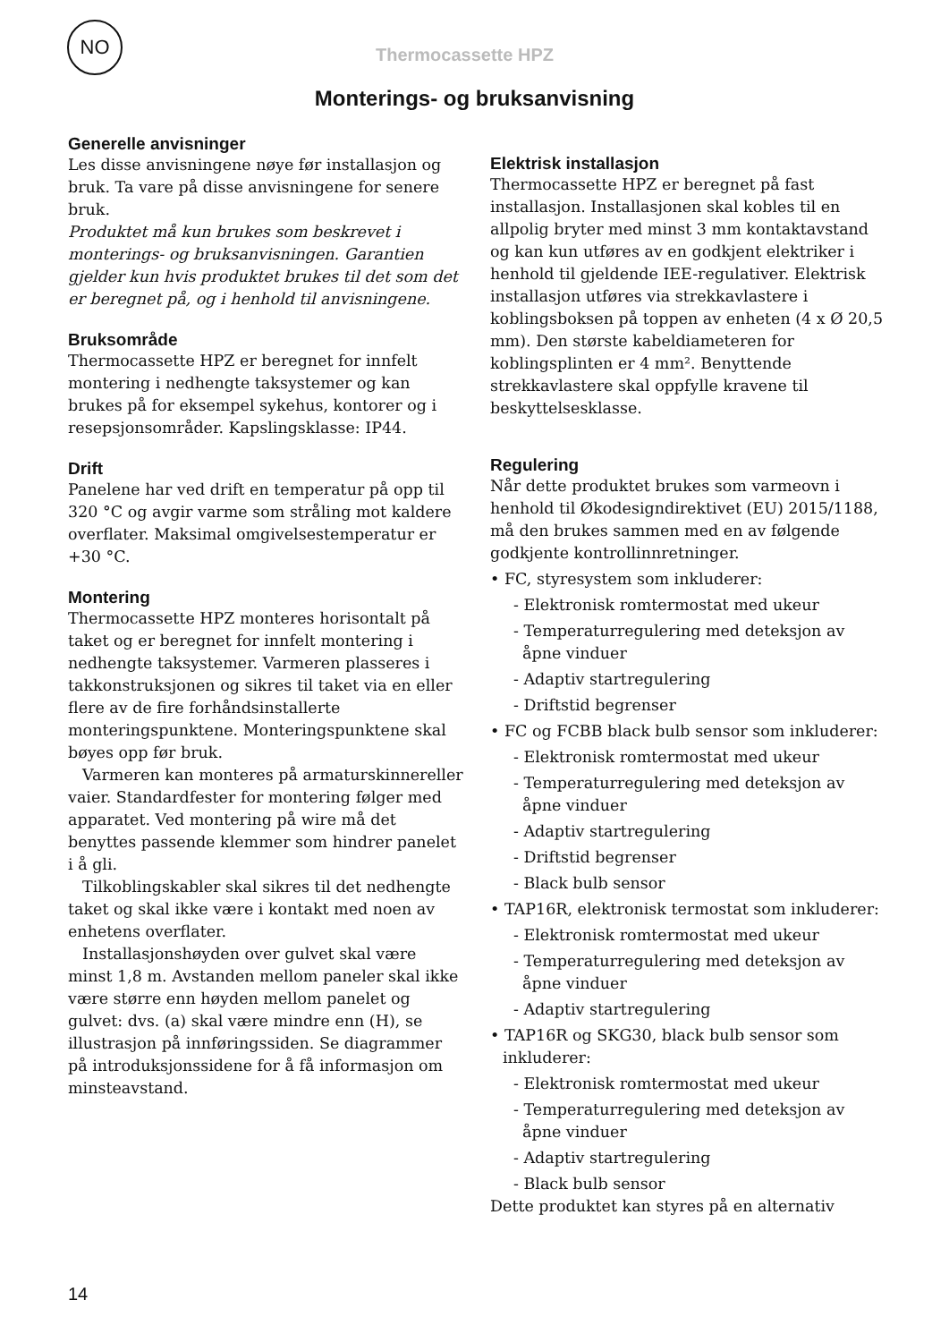NO
Thermocassette HPZ
Monterings- og bruksanvisning
Generelle anvisninger
Les disse anvisningene nøye før installasjon og bruk. Ta vare på disse anvisningene for senere bruk.
Produktet må kun brukes som beskrevet i monterings- og bruksanvisningen. Garantien gjelder kun hvis produktet brukes til det som det er beregnet på, og i henhold til anvisningene.
Bruksområde
Thermocassette HPZ er beregnet for innfelt montering i nedhengte taksystemer og kan brukes på for eksempel sykehus, kontorer og i resepsjonsområder. Kapslingsklasse: IP44.
Drift
Panelene har ved drift en temperatur på opp til 320 °C og avgir varme som stråling mot kaldere overflater. Maksimal omgivelsestemperatur er +30 °C.
Montering
Thermocassette HPZ monteres horisontalt på taket og er beregnet for innfelt montering i nedhengte taksystemer. Varmeren plasseres i takkonstruksjonen og sikres til taket via en eller flere av de fire forhåndsinstallerte monteringspunktene. Monteringspunktene skal bøyes opp før bruk.
Varmeren kan monteres på armaturskinnereller vaier. Standardfester for montering følger med apparatet. Ved montering på wire må det benyttes passende klemmer som hindrer panelet i å gli.
Tilkoblingskabler skal sikres til det nedhengte taket og skal ikke være i kontakt med noen av enhetens overflater.
Installasjonshøyden over gulvet skal være minst 1,8 m. Avstanden mellom paneler skal ikke være større enn høyden mellom panelet og gulvet: dvs. (a) skal være mindre enn (H), se illustrasjon på innføringssiden. Se diagrammer på introduksjonssidene for å få informasjon om minsteavstand.
Elektrisk installasjon
Thermocassette HPZ er beregnet på fast installasjon. Installasjonen skal kobles til en allpolig bryter med minst 3 mm kontaktavstand og kan kun utføres av en godkjent elektriker i henhold til gjeldende IEE-regulativer. Elektrisk installasjon utføres via strekkavlastere i koblingsboksen på toppen av enheten (4 x Ø 20,5 mm). Den største kabeldiameteren for koblingsplinten er 4 mm². Benyttende strekkavlastere skal oppfylle kravene til beskyttelsesklasse.
Regulering
Når dette produktet brukes som varmeovn i henhold til Økodesigndirektivet (EU) 2015/1188, må den brukes sammen med en av følgende godkjente kontrollinnretninger.
• FC, styresystem som inkluderer:
- Elektronisk romtermostat med ukeur
- Temperaturregulering med deteksjon av åpne vinduer
- Adaptiv startregulering
- Driftstid begrenser
• FC og FCBB black bulb sensor som inkluderer:
- Elektronisk romtermostat med ukeur
- Temperaturregulering med deteksjon av åpne vinduer
- Adaptiv startregulering
- Driftstid begrenser
- Black bulb sensor
• TAP16R, elektronisk termostat som inkluderer:
- Elektronisk romtermostat med ukeur
- Temperaturregulering med deteksjon av åpne vinduer
- Adaptiv startregulering
• TAP16R og SKG30, black bulb sensor som inkluderer:
- Elektronisk romtermostat med ukeur
- Temperaturregulering med deteksjon av åpne vinduer
- Adaptiv startregulering
- Black bulb sensor
Dette produktet kan styres på en alternativ
14